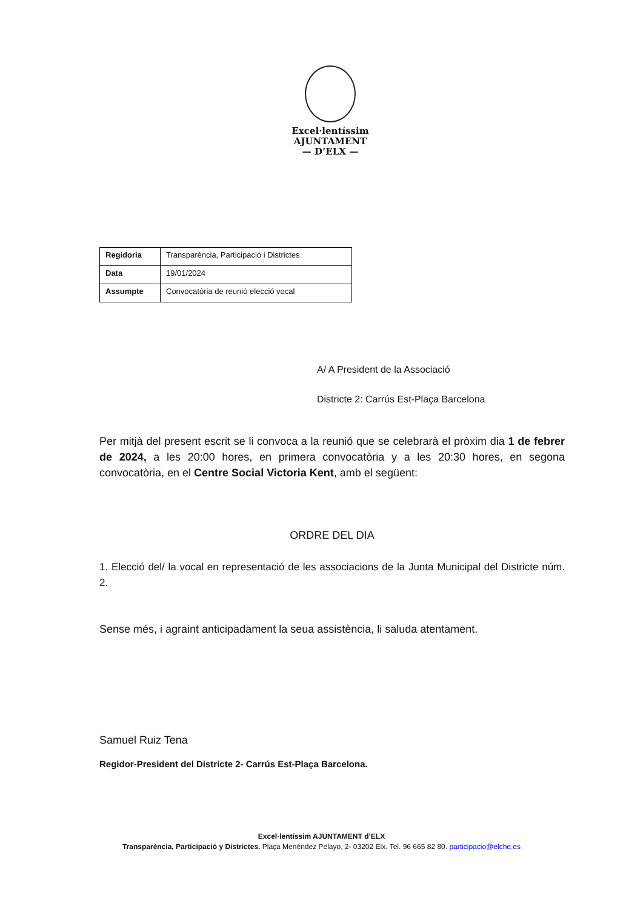Excel·lentíssim
AJUNTAMENT
— D’ELX —
| Regidoria | Transparència, Participació i Districtes |
| Data | 19/01/2024 |
| Assumpte | Convocatòria de reunió elecció vocal |
A/ A President de la Associació
Districte 2: Carrús Est-Plaça Barcelona
Per mitjà del present escrit se li convoca a la reunió que se celebrarà el pròxim dia 1 de febrer de 2024, a les 20:00 hores, en primera convocatòria y a les 20:30 hores, en segona convocatòria, en el Centre Social Victoria Kent, amb el següent:
ORDRE DEL DIA
1. Elecció del/ la vocal en representació de les associacions de la Junta Municipal del Districte núm. 2.
Sense més, i agraint anticipadament la seua assistència, li saluda atentament.
Samuel Ruiz Tena
Regidor-President del Districte 2- Carrús Est-Plaça Barcelona.
Excel·lentíssim AJUNTAMENT d’ELX
Transparència, Participació y Districtes. Plaça Menéndez Pelayo, 2- 03202 Elx. Tel. 96 665 82 80. participacio@elche.es